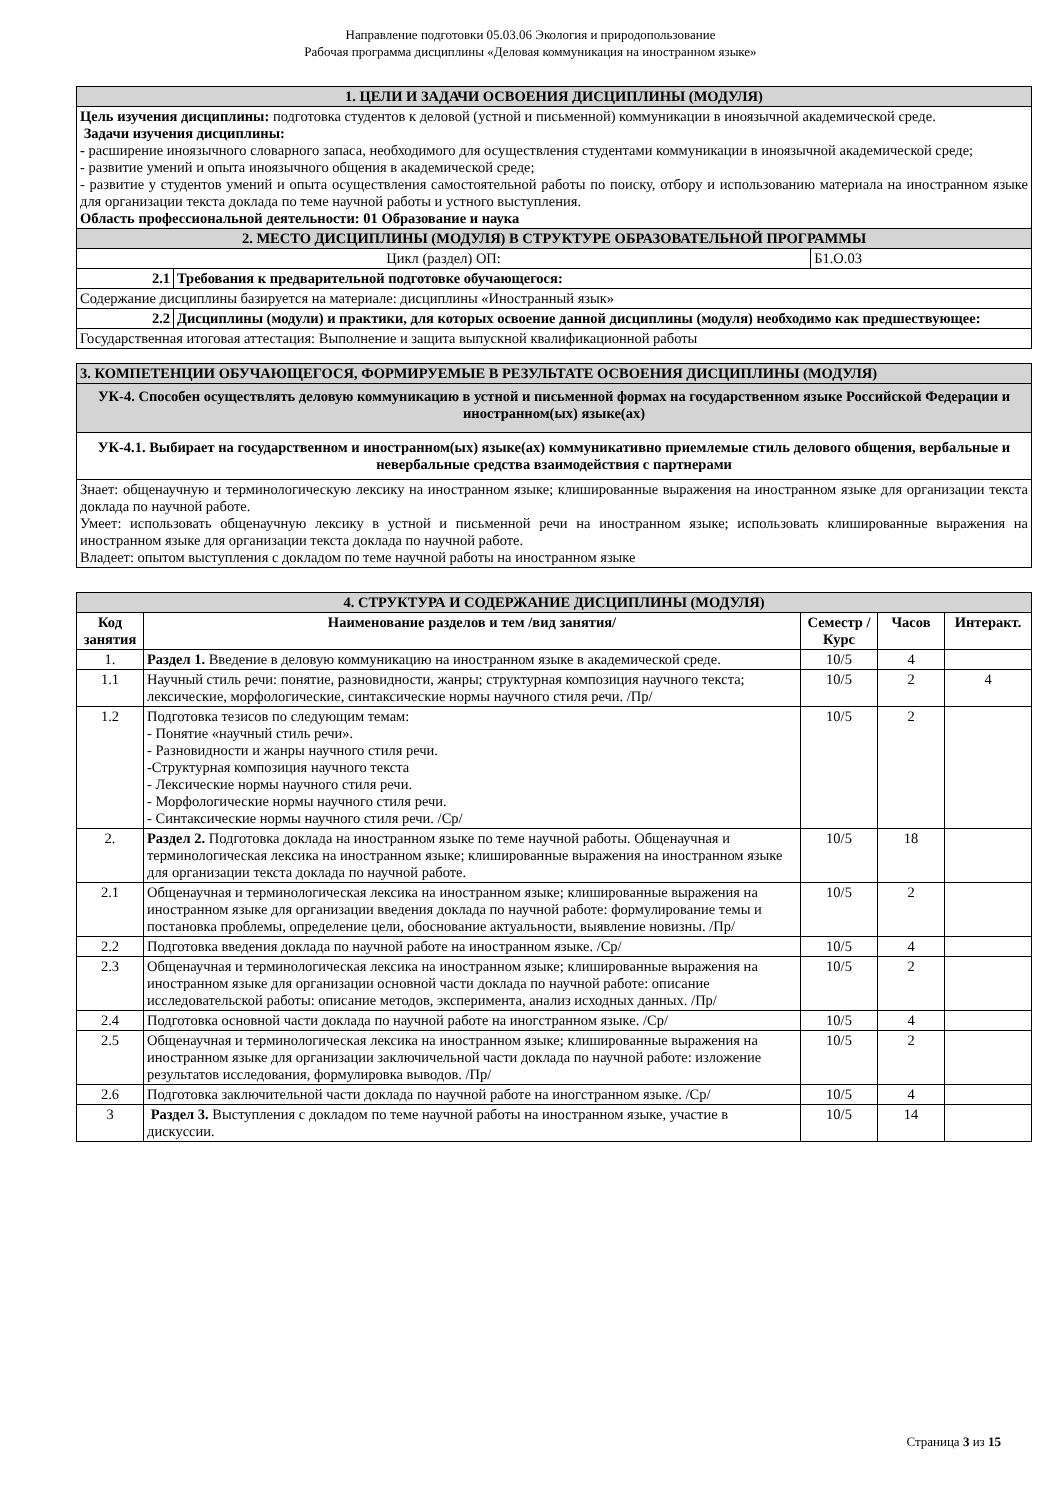Направление подготовки 05.03.06 Экология и природопользование
Рабочая программа дисциплины «Деловая коммуникация на иностранном языке»
| 1. ЦЕЛИ И ЗАДАЧИ ОСВОЕНИЯ ДИСЦИПЛИНЫ (МОДУЛЯ) | | |
| Цель изучения дисциплины: подготовка студентов к деловой (устной и письменной) коммуникации в иноязычной академической среде. Задачи изучения дисциплины: - расширение иноязычного словарного запаса, необходимого для осуществления студентами коммуникации в иноязычной академической среде; - развитие умений и опыта иноязычного общения в академической среде; - развитие у студентов умений и опыта осуществления самостоятельной работы по поиску, отбору и использованию материала на иностранном языке для организации текста доклада по теме научной работы и устного выступления. Область профессиональной деятельности: 01 Образование и наука | | |
| 2. МЕСТО ДИСЦИПЛИНЫ (МОДУЛЯ) В СТРУКТУРЕ ОБРАЗОВАТЕЛЬНОЙ ПРОГРАММЫ | | |
| Цикл (раздел) ОП: | | Б1.О.03 |
| 2.1 | Требования к предварительной подготовке обучающегося: | |
| Содержание дисциплины базируется на материале: дисциплины «Иностранный язык» | | |
| 2.2 | Дисциплины (модули) и практики, для которых освоение данной дисциплины (модуля) необходимо как предшествующее: | |
| Государственная итоговая аттестация: Выполнение и защита выпускной квалификационной работы | | |
| 3. КОМПЕТЕНЦИИ ОБУЧАЮЩЕГОСЯ, ФОРМИРУЕМЫЕ В РЕЗУЛЬТАТЕ ОСВОЕНИЯ ДИСЦИПЛИНЫ (МОДУЛЯ) |
| УК-4. Способен осуществлять деловую коммуникацию в устной и письменной формах на государственном языке Российской Федерации и иностранном(ых) языке(ах) |
| УК-4.1. Выбирает на государственном и иностранном(ых) языке(ах) коммуникативно приемлемые стиль делового общения, вербальные и невербальные средства взаимодействия с партнерами |
| Знает: общенаучную и терминологическую лексику на иностранном языке; клишированные выражения на иностранном языке для организации текста доклада по научной работе. Умеет: использовать общенаучную лексику в устной и письменной речи на иностранном языке; использовать клишированные выражения на иностранном языке для организации текста доклада по научной работе. Владеет: опытом выступления с докладом по теме научной работы на иностранном языке |
| 4. СТРУКТУРА И СОДЕРЖАНИЕ ДИСЦИПЛИНЫ (МОДУЛЯ) | | | | |
| Код занятия | Наименование разделов и тем /вид занятия/ | Семестр / Курс | Часов | Интеракт. |
| 1. | Раздел 1. Введение в деловую коммуникацию на иностранном языке в академической среде. | 10/5 | 4 | |
| 1.1 | Научный стиль речи: понятие, разновидности, жанры; структурная композиция научного текста; лексические, морфологические, синтаксические нормы научного стиля речи. /Пр/ | 10/5 | 2 | 4 |
| 1.2 | Подготовка тезисов по следующим темам: - Понятие «научный стиль речи». - Разновидности и жанры научного стиля речи. -Структурная композиция научного текста - Лексические нормы научного стиля речи. - Морфологические нормы научного стиля речи. - Синтаксические нормы научного стиля речи. /Ср/ | 10/5 | 2 | |
| 2. | Раздел 2. Подготовка доклада на иностранном языке по теме научной работы. Общенаучная и терминологическая лексика на иностранном языке; клишированные выражения на иностранном языке для организации текста доклада по научной работе. | 10/5 | 18 | |
| 2.1 | Общенаучная и терминологическая лексика на иностранном языке; клишированные выражения на иностранном языке для организации введения доклада по научной работе: формулирование темы и постановка проблемы, определение цели, обоснование актуальности, выявление новизны. /Пр/ | 10/5 | 2 | |
| 2.2 | Подготовка введения доклада по научной работе на иностранном языке. /Ср/ | 10/5 | 4 | |
| 2.3 | Общенаучная и терминологическая лексика на иностранном языке; клишированные выражения на иностранном языке для организации основной части доклада по научной работе: описание исследовательской работы: описание методов, эксперимента, анализ исходных данных. /Пр/ | 10/5 | 2 | |
| 2.4 | Подготовка основной части доклада по научной работе на иногстранном языке. /Ср/ | 10/5 | 4 | |
| 2.5 | Общенаучная и терминологическая лексика на иностранном языке; клишированные выражения на иностранном языке для организации заключичельной части доклада по научной работе: изложение результатов исследования, формулировка выводов. /Пр/ | 10/5 | 2 | |
| 2.6 | Подготовка заключительной части доклада по научной работе на иногстранном языке. /Ср/ | 10/5 | 4 | |
| 3 | Раздел 3. Выступления с докладом по теме научной работы на иностранном языке, участие в дискуссии. | 10/5 | 14 | |
Страница 3 из 15